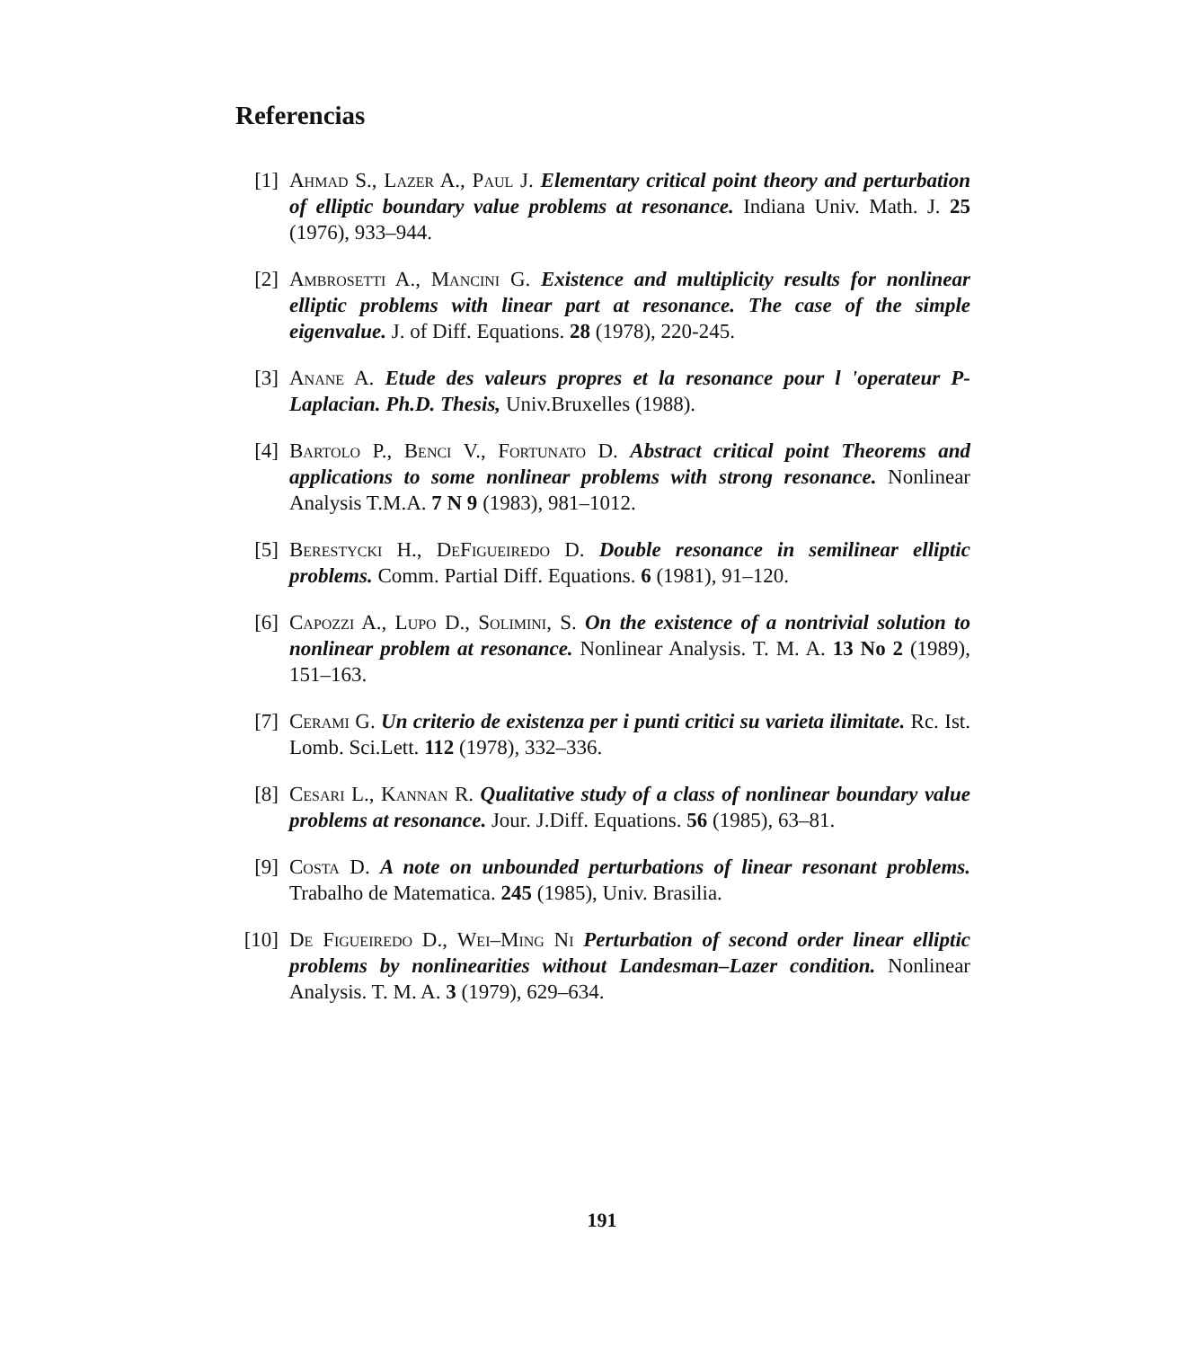Referencias
[1] Ahmad S., Lazer A., Paul J. Elementary critical point theory and perturbation of elliptic boundary value problems at resonance. Indiana Univ. Math. J. 25 (1976), 933–944.
[2] Ambrosetti A., Mancini G. Existence and multiplicity results for nonlinear elliptic problems with linear part at resonance. The case of the simple eigenvalue. J. of Diff. Equations. 28 (1978), 220-245.
[3] Anane A. Etude des valeurs propres et la resonance pour l 'operateur P-Laplacian. Ph.D. Thesis, Univ.Bruxelles (1988).
[4] Bartolo P., Benci V., Fortunato D. Abstract critical point Theorems and applications to some nonlinear problems with strong resonance. Nonlinear Analysis T.M.A. 7 N 9 (1983), 981–1012.
[5] Berestycki H., DeFigueiredo D. Double resonance in semilinear elliptic problems. Comm. Partial Diff. Equations. 6 (1981), 91–120.
[6] Capozzi A., Lupo D., Solimini, S. On the existence of a nontrivial solution to nonlinear problem at resonance. Nonlinear Analysis. T. M. A. 13 No 2 (1989), 151–163.
[7] Cerami G. Un criterio de existenza per i punti critici su varieta ilimitate. Rc. Ist. Lomb. Sci.Lett. 112 (1978), 332–336.
[8] Cesari L., Kannan R. Qualitative study of a class of nonlinear boundary value problems at resonance. Jour. J.Diff. Equations. 56 (1985), 63–81.
[9] Costa D. A note on unbounded perturbations of linear resonant problems. Trabalho de Matematica. 245 (1985), Univ. Brasilia.
[10] De Figueiredo D., Wei–Ming Ni Perturbation of second order linear elliptic problems by nonlinearities without Landesman–Lazer condition. Nonlinear Analysis. T. M. A. 3 (1979), 629–634.
191